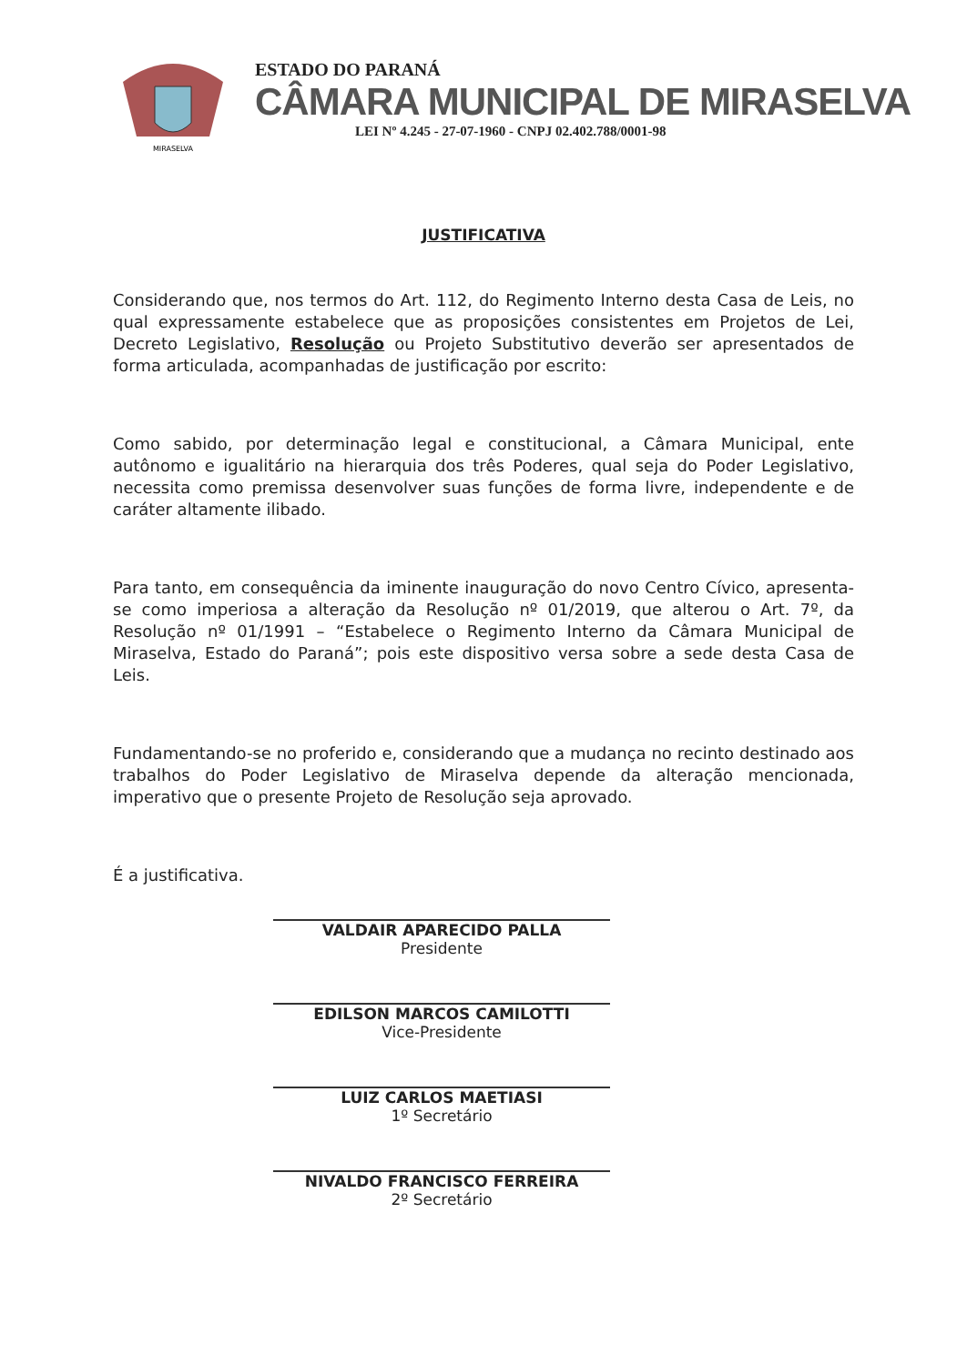MIRASELVA
ESTADO DO PARANÁ
CÂMARA MUNICIPAL DE MIRASELVA
LEI Nº 4.245 - 27-07-1960 - CNPJ 02.402.788/0001-98
JUSTIFICATIVA
Considerando que, nos termos do Art. 112, do Regimento Interno desta Casa de Leis, no qual expressamente estabelece que as proposições consistentes em Projetos de Lei, Decreto Legislativo, Resolução ou Projeto Substitutivo deverão ser apresentados de forma articulada, acompanhadas de justificação por escrito:
Como sabido, por determinação legal e constitucional, a Câmara Municipal, ente autônomo e igualitário na hierarquia dos três Poderes, qual seja do Poder Legislativo, necessita como premissa desenvolver suas funções de forma livre, independente e de caráter altamente ilibado.
Para tanto, em consequência da iminente inauguração do novo Centro Cívico, apresenta-se como imperiosa a alteração da Resolução nº 01/2019, que alterou o Art. 7º, da Resolução nº 01/1991 – “Estabelece o Regimento Interno da Câmara Municipal de Miraselva, Estado do Paraná”; pois este dispositivo versa sobre a sede desta Casa de Leis.
Fundamentando-se no proferido e, considerando que a mudança no recinto destinado aos trabalhos do Poder Legislativo de Miraselva depende da alteração mencionada, imperativo que o presente Projeto de Resolução seja aprovado.
É a justificativa.
VALDAIR APARECIDO PALLA
Presidente
EDILSON MARCOS CAMILOTTI
Vice-Presidente
LUIZ CARLOS MAETIASI
1º Secretário
NIVALDO FRANCISCO FERREIRA
2º Secretário